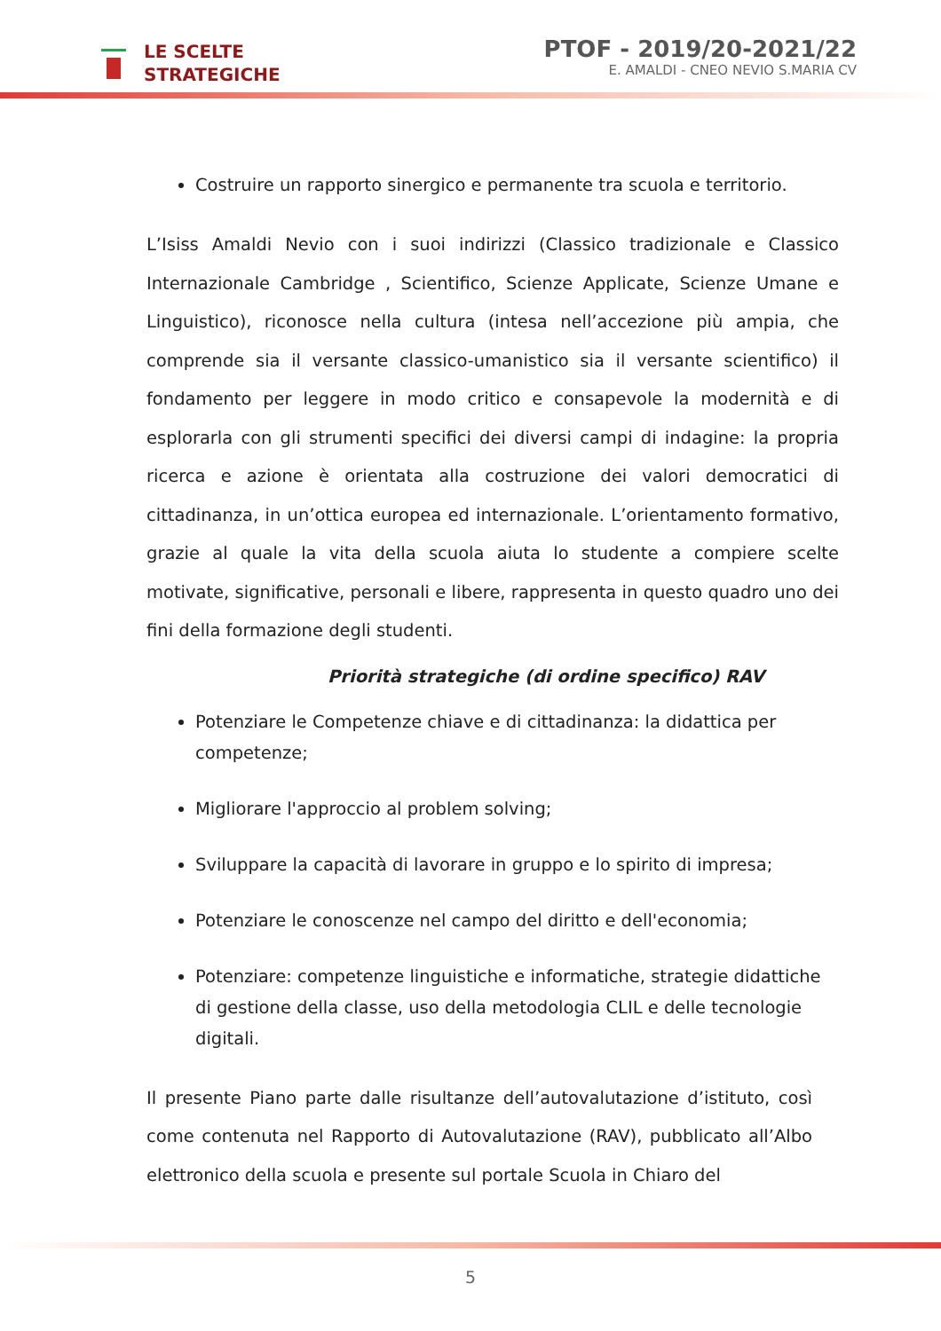LE SCELTE
STRATEGICHE
PTOF - 2019/20-2021/22
E. AMALDI - CNEO NEVIO S.MARIA CV
Costruire un rapporto sinergico e permanente tra scuola e territorio.
L’Isiss Amaldi Nevio con i suoi indirizzi (Classico tradizionale e Classico Internazionale Cambridge , Scientifico, Scienze Applicate, Scienze Umane e Linguistico), riconosce nella cultura (intesa nell’accezione più ampia, che comprende sia il versante classico-umanistico sia il versante scientifico) il fondamento per leggere in modo critico e consapevole la modernità e di esplorarla con gli strumenti specifici dei diversi campi di indagine: la propria ricerca e azione è orientata alla costruzione dei valori democratici di cittadinanza, in un’ottica europea ed internazionale. L’orientamento formativo, grazie al quale la vita della scuola aiuta lo studente a compiere scelte motivate, significative, personali e libere, rappresenta in questo quadro uno dei fini della formazione degli studenti.
Priorità strategiche (di ordine specifico) RAV
Potenziare le Competenze chiave e di cittadinanza: la didattica per competenze;
Migliorare l'approccio al problem solving;
Sviluppare la capacità di lavorare in gruppo e lo spirito di impresa;
Potenziare le conoscenze nel campo del diritto e dell'economia;
Potenziare: competenze linguistiche e informatiche, strategie didattiche di gestione della classe, uso della metodologia CLIL e delle tecnologie digitali.
Il presente Piano parte dalle risultanze dell’autovalutazione d’istituto, così come contenuta nel Rapporto di Autovalutazione (RAV), pubblicato all’Albo elettronico della scuola e presente sul portale Scuola in Chiaro del
5